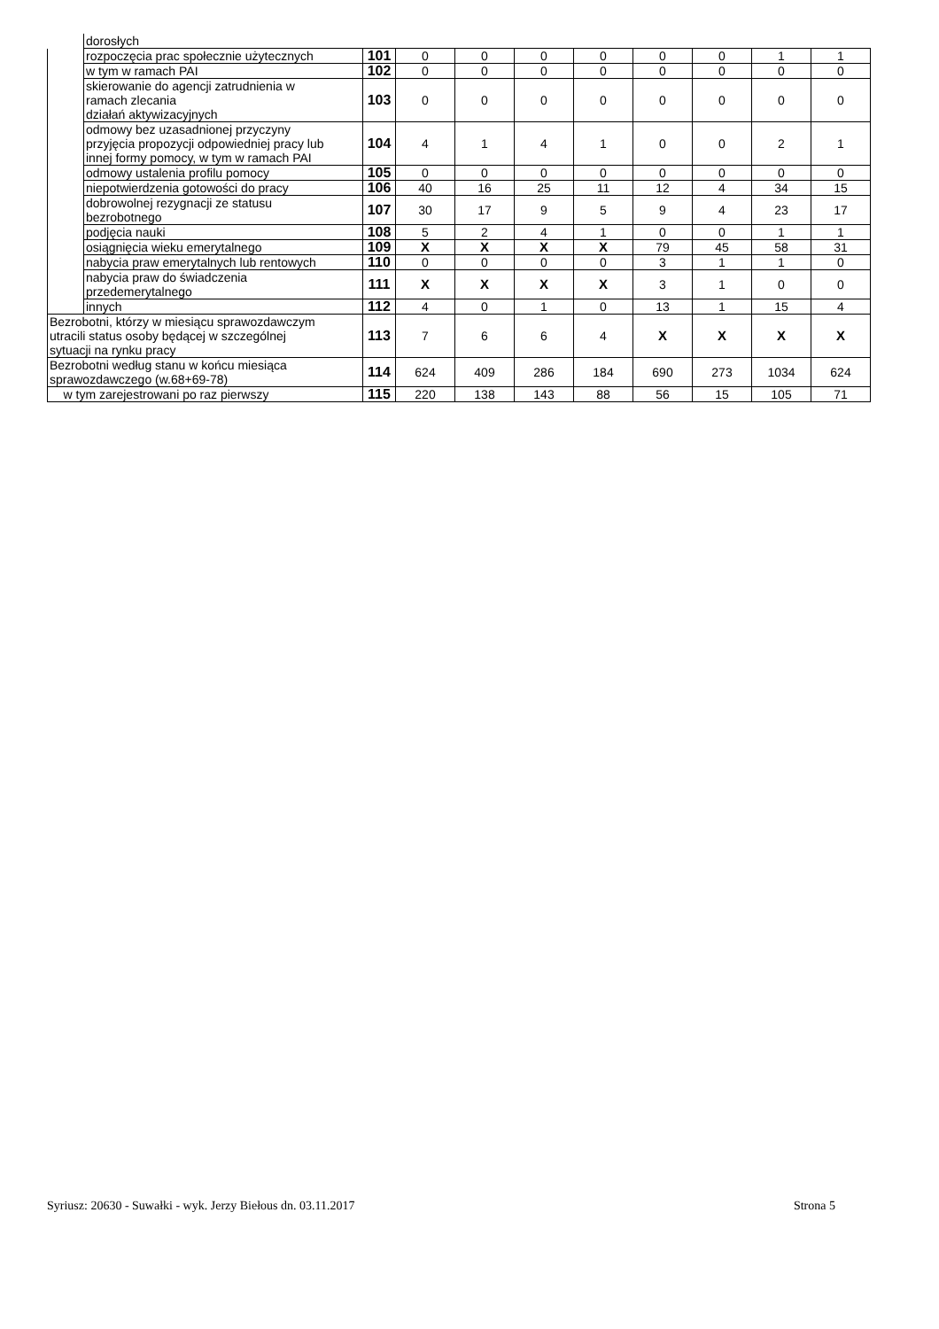| | dorosłych | | | | | | | | | |
| | rozpoczęcia prac społecznie użytecznych | 101 | 0 | 0 | 0 | 0 | 0 | 0 | 1 | 1 |
| | w tym w ramach PAI | 102 | 0 | 0 | 0 | 0 | 0 | 0 | 0 | 0 |
| | skierowanie do agencji zatrudnienia w ramach zlecania działań aktywizacyjnych | 103 | 0 | 0 | 0 | 0 | 0 | 0 | 0 | 0 |
| | odmowy bez uzasadnionej przyczyny przyjęcia propozycji odpowiedniej pracy lub innej formy pomocy, w tym w ramach PAI | 104 | 4 | 1 | 4 | 1 | 0 | 0 | 2 | 1 |
| | odmowy ustalenia profilu pomocy | 105 | 0 | 0 | 0 | 0 | 0 | 0 | 0 | 0 |
| | niepotwierdzenia gotowości do pracy | 106 | 40 | 16 | 25 | 11 | 12 | 4 | 34 | 15 |
| | dobrowolnej rezygnacji ze statusu bezrobotnego | 107 | 30 | 17 | 9 | 5 | 9 | 4 | 23 | 17 |
| | podjęcia nauki | 108 | 5 | 2 | 4 | 1 | 0 | 0 | 1 | 1 |
| | osiągnięcia wieku emerytalnego | 109 | X | X | X | X | 79 | 45 | 58 | 31 |
| | nabycia praw emerytalnych lub rentowych | 110 | 0 | 0 | 0 | 0 | 3 | 1 | 1 | 0 |
| | nabycia praw do świadczenia przedemerytalnego | 111 | X | X | X | X | 3 | 1 | 0 | 0 |
| | innych | 112 | 4 | 0 | 1 | 0 | 13 | 1 | 15 | 4 |
| Bezrobotni, którzy w miesiącu sprawozdawczym utracili status osoby będącej w szczególnej sytuacji na rynku pracy | | 113 | 7 | 6 | 6 | 4 | X | X | X | X |
| Bezrobotni według stanu w końcu miesiąca sprawozdawczego (w.68+69-78) | | 114 | 624 | 409 | 286 | 184 | 690 | 273 | 1034 | 624 |
| w tym zarejestrowani po raz pierwszy | | 115 | 220 | 138 | 143 | 88 | 56 | 15 | 105 | 71 |
Syriusz: 20630 - Suwałki - wyk. Jerzy Biełous dn. 03.11.2017 Strona 5